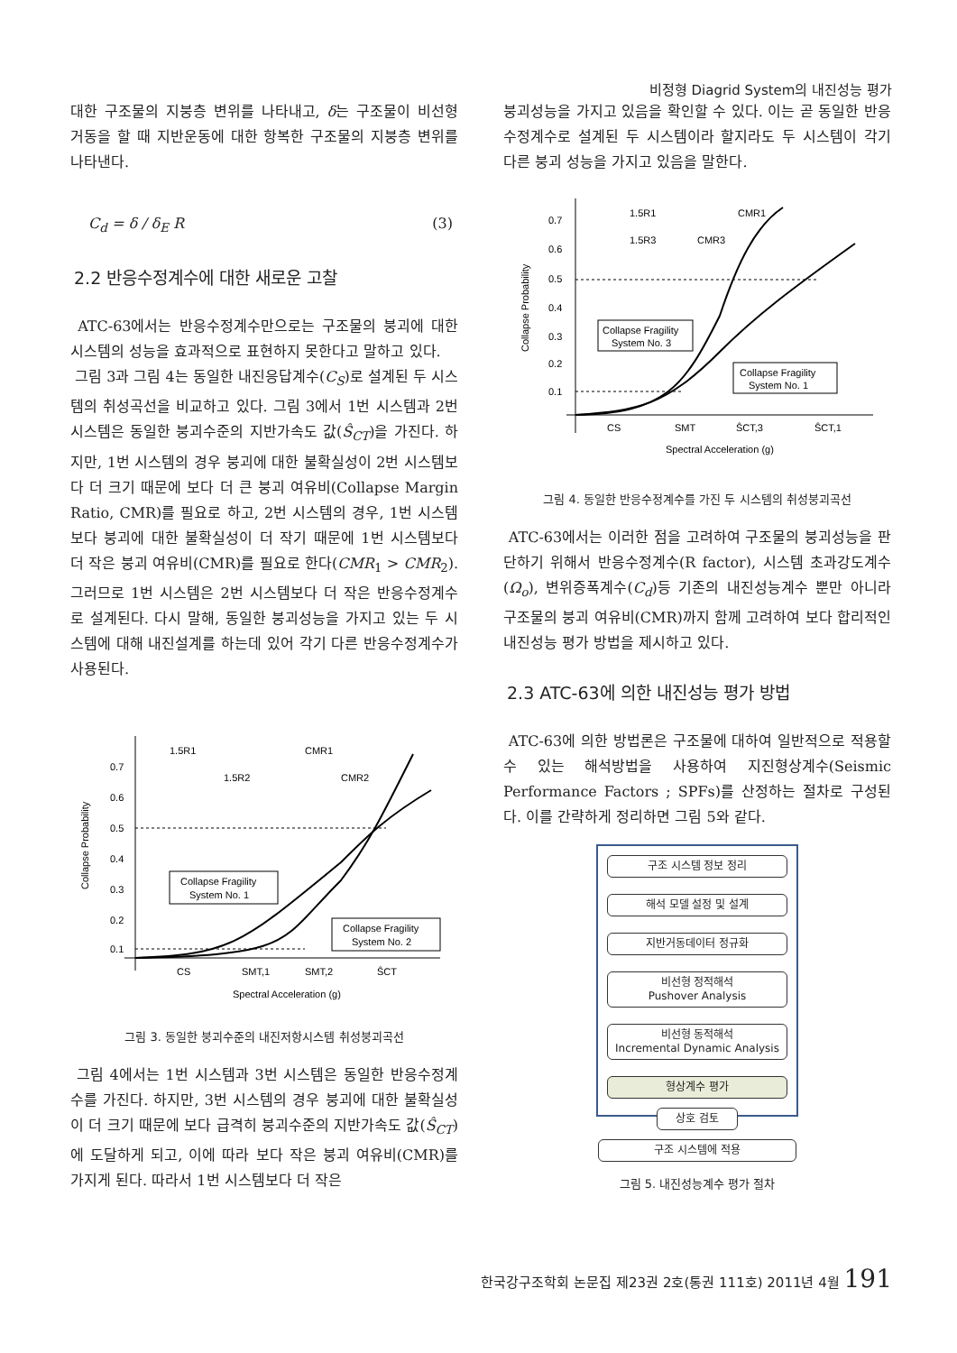비정형 Diagrid System의 내진성능 평가
대한 구조물의 지붕층 변위를 나타내고, δ는 구조물이 비선형 거동을 할 때 지반운동에 대한 항복한 구조물의 지붕층 변위를 나타낸다.
C<sub>d</sub> = δ / δ<sub>E</sub> R (3)
2.2 반응수정계수에 대한 새로운 고찰
ATC-63에서는 반응수정계수만으로는 구조물의 붕괴에 대한 시스템의 성능을 효과적으로 표현하지 못한다고 말하고 있다.
그림 3과 그림 4는 동일한 내진응답계수(C<sub>S</sub>)로 설계된 두 시스템의 취성곡선을 비교하고 있다. 그림 3에서 1번 시스템과 2번 시스템은 동일한 붕괴수준의 지반가속도 값(Ŝ<sub>CT</sub>)을 가진다. 하지만, 1번 시스템의 경우 붕괴에 대한 불확실성이 2번 시스템보다 더 크기 때문에 보다 더 큰 붕괴 여유비(Collapse Margin Ratio, CMR)를 필요로 하고, 2번 시스템의 경우, 1번 시스템보다 붕괴에 대한 불확실성이 더 작기 때문에 1번 시스템보다 더 작은 붕괴 여유비(CMR)를 필요로 한다(CMR<sub>1</sub> > CMR<sub>2</sub>). 그러므로 1번 시스템은 2번 시스템보다 더 작은 반응수정계수로 설계된다. 다시 말해, 동일한 붕괴성능을 가지고 있는 두 시스템에 대해 내진설계를 하는데 있어 각기 다른 반응수정계수가 사용된다.
0.7
0.6
0.5
0.4
0.3
0.2
0.1
Collapse Probability
1.5R1
CMR1
1.5R2
CMR2
Collapse Fragility
System No. 1
Collapse Fragility
System No. 2
CS
SMT,1
SMT,2
ŜCT
Spectral Acceleration (g)
그림 3. 동일한 붕괴수준의 내진저항시스템 취성붕괴곡선
그림 4에서는 1번 시스템과 3번 시스템은 동일한 반응수정계수를 가진다. 하지만, 3번 시스템의 경우 붕괴에 대한 불확실성이 더 크기 때문에 보다 급격히 붕괴수준의 지반가속도 값(Ŝ<sub>CT</sub>)에 도달하게 되고, 이에 따라 보다 작은 붕괴 여유비(CMR)를 가지게 된다. 따라서 1번 시스템보다 더 작은
붕괴성능을 가지고 있음을 확인할 수 있다. 이는 곧 동일한 반응수정계수로 설계된 두 시스템이라 할지라도 두 시스템이 각기 다른 붕괴 성능을 가지고 있음을 말한다.
0.7
0.6
0.5
0.4
0.3
0.2
0.1
Collapse Probability
1.5R1
CMR1
1.5R3
CMR3
Collapse Fragility
System No. 3
Collapse Fragility
System No. 1
CS
SMT
ŜCT,3
ŜCT,1
Spectral Acceleration (g)
그림 4. 동일한 반응수정계수를 가진 두 시스템의 취성붕괴곡선
ATC-63에서는 이러한 점을 고려하여 구조물의 붕괴성능을 판단하기 위해서 반응수정계수(R factor), 시스템 초과강도계수(Ω<sub>o</sub>), 변위증폭계수(C<sub>d</sub>)등 기존의 내진성능계수 뿐만 아니라 구조물의 붕괴 여유비(CMR)까지 함께 고려하여 보다 합리적인 내진성능 평가 방법을 제시하고 있다.
2.3 ATC-63에 의한 내진성능 평가 방법
ATC-63에 의한 방법론은 구조물에 대하여 일반적으로 적용할 수 있는 해석방법을 사용하여 지진형상계수(Seismic Performance Factors ; SPFs)를 산정하는 절차로 구성된다. 이를 간략하게 정리하면 그림 5와 같다.
구조 시스템 정보 정리
해석 모델 설정 및 설계
지반거동데이터 정규화
비선형 정적해석
Pushover Analysis
비선형 동적해석
Incremental Dynamic Analysis
형상계수 평가
상호 검토
구조 시스템에 적용
그림 5. 내진성능계수 평가 절차
한국강구조학회 논문집 제23권 2호(통권 111호) 2011년 4월 191